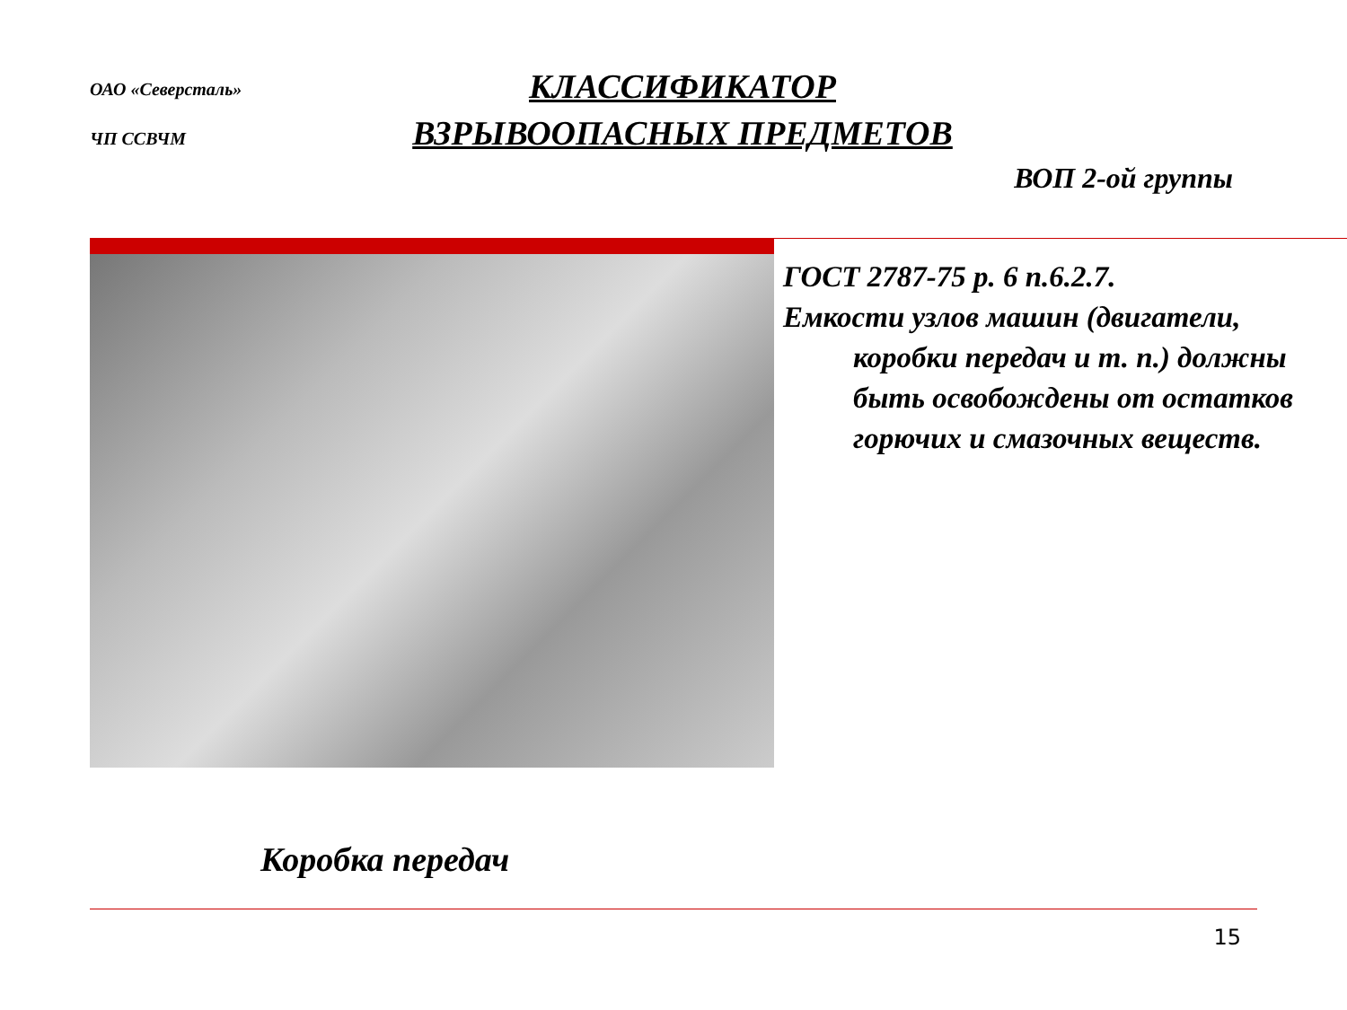ОАО «Северсталь»
ЧП ССВЧМ
КЛАССИФИКАТОР
ВЗРЫВООПАСНЫХ ПРЕДМЕТОВ
ВОП 2-ой группы
ГОСТ 2787-75 р. 6 п.6.2.7.
Емкости узлов машин (двигатели,
коробки передач и т. п.) должны быть освобождены от остатков горючих и смазочных веществ.
Коробка передач
15